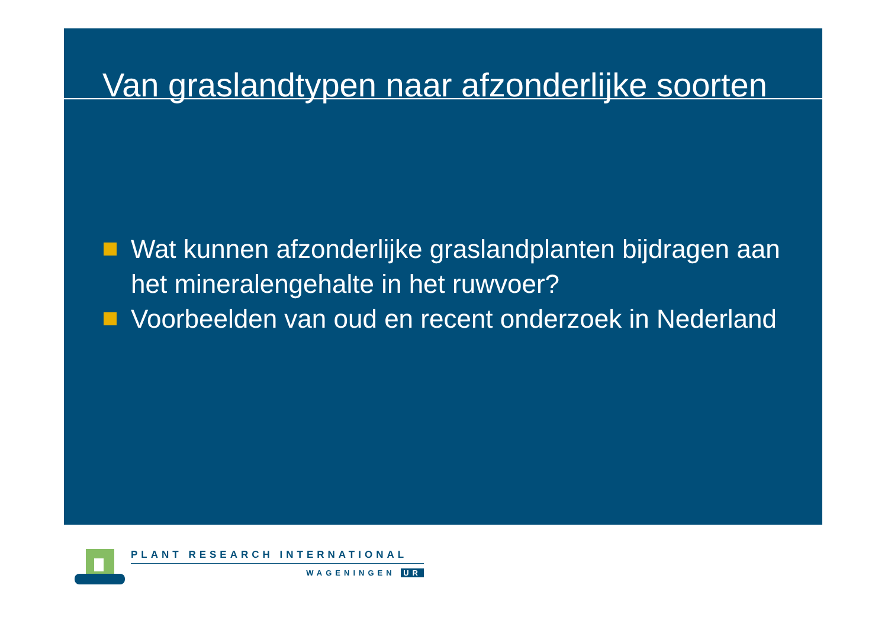Van graslandtypen naar afzonderlijke soorten
Wat kunnen afzonderlijke graslandplanten bijdragen aan het mineralengehalte in het ruwvoer?
Voorbeelden van oud en recent onderzoek in Nederland
PLANT RESEARCH INTERNATIONAL
WAGENINGEN UR